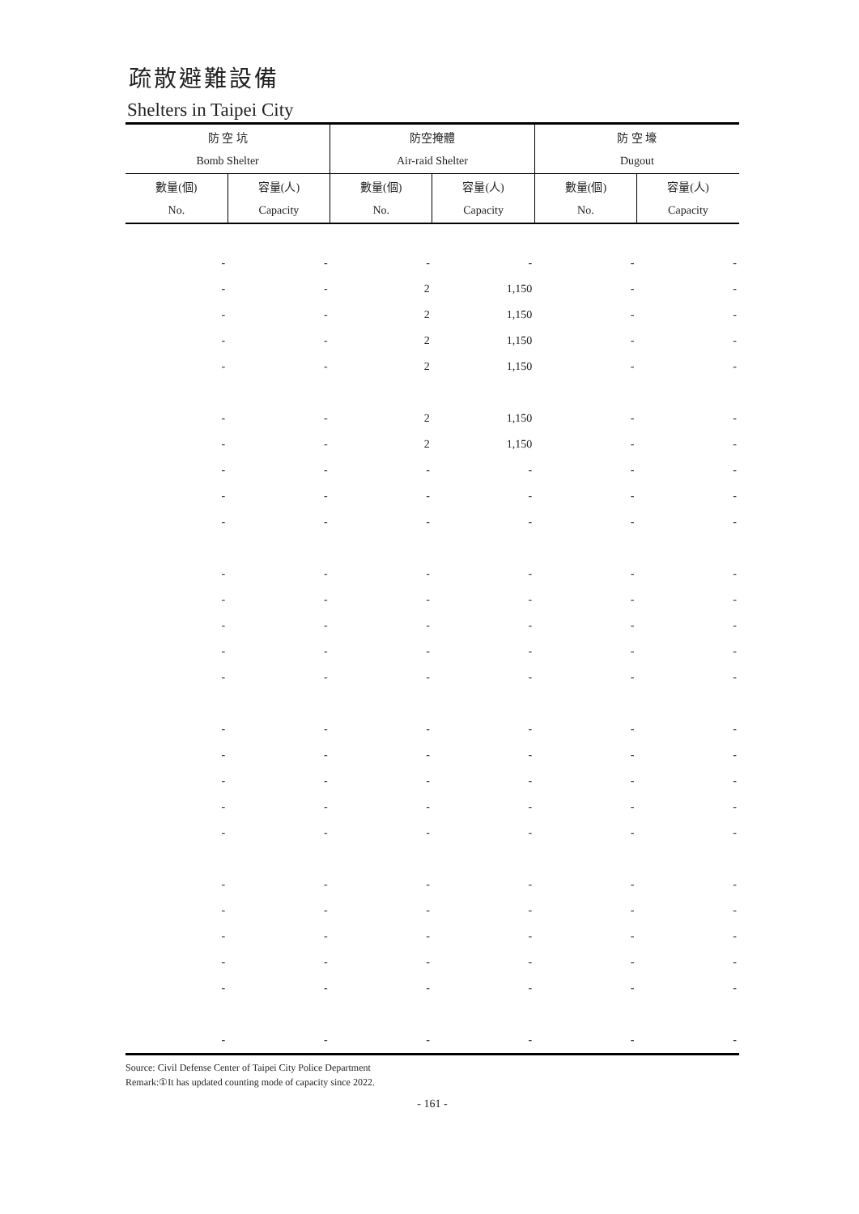疏散避難設備
Shelters in Taipei City
| 防 空 坑 | | 防空掩體 | | 防 空 壕 | |
| --- | --- | --- | --- | --- | --- |
| Bomb Shelter | | Air-raid Shelter | | Dugout | |
| 數量(個) | 容量(人) | 數量(個) | 容量(人) | 數量(個) | 容量(人) |
| No. | Capacity | No. | Capacity | No. | Capacity |
| - | - | - | - | - | - |
| - | - | 2 | 1,150 | - | - |
| - | - | 2 | 1,150 | - | - |
| - | - | 2 | 1,150 | - | - |
| - | - | 2 | 1,150 | - | - |
| - | - | 2 | 1,150 | - | - |
| - | - | 2 | 1,150 | - | - |
| - | - | - | - | - | - |
| - | - | - | - | - | - |
| - | - | - | - | - | - |
| - | - | - | - | - | - |
| - | - | - | - | - | - |
| - | - | - | - | - | - |
| - | - | - | - | - | - |
| - | - | - | - | - | - |
| - | - | - | - | - | - |
| - | - | - | - | - | - |
| - | - | - | - | - | - |
| - | - | - | - | - | - |
| - | - | - | - | - | - |
| - | - | - | - | - | - |
| - | - | - | - | - | - |
| - | - | - | - | - | - |
| - | - | - | - | - | - |
| - | - | - | - | - | - |
| - | - | - | - | - | - |
Source: Civil Defense Center of Taipei City Police Department
Remark:①It has updated counting mode of capacity since 2022.
- 161 -